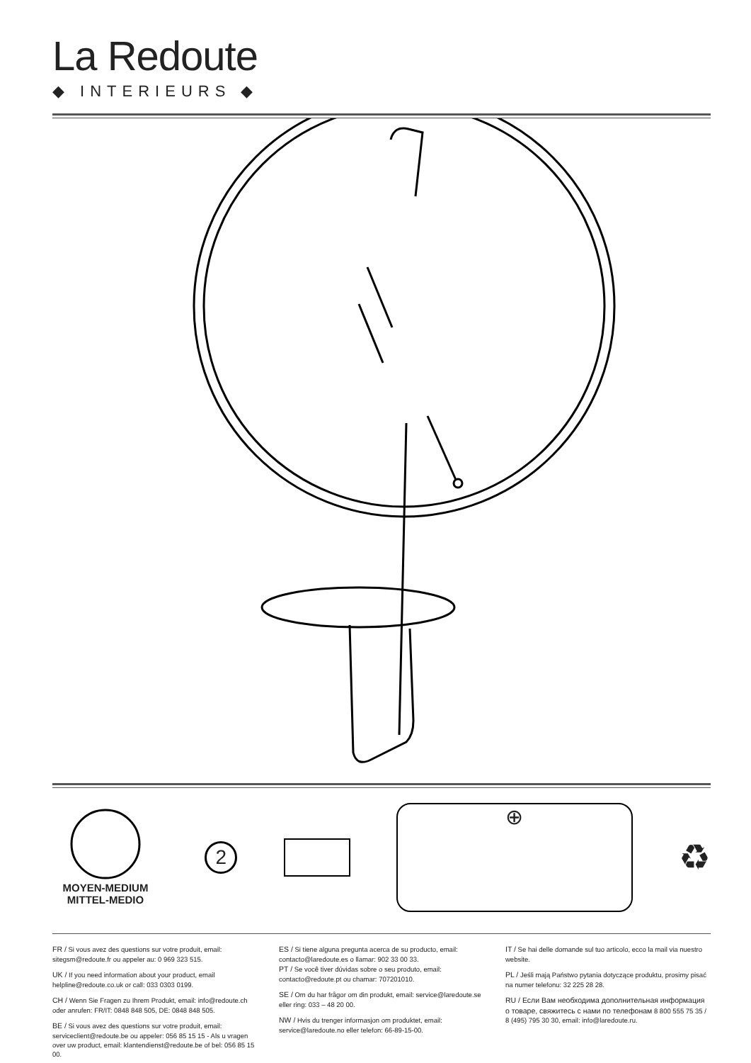La Redoute
◆ INTERIEURS ◆
MOYEN-MEDIUM
MITTEL-MEDIO
2
⊕
♻
FR / Si vous avez des questions sur votre produit, email: sitegsm@redoute.fr ou appeler au: 0 969 323 515.
UK / If you need information about your product, email helpline@redoute.co.uk or call: 033 0303 0199.
CH / Wenn Sie Fragen zu Ihrem Produkt, email: info@redoute.ch oder anrufen: FR/IT: 0848 848 505, DE: 0848 848 505.
BE / Si vous avez des questions sur votre produit, email: serviceclient@redoute.be ou appeler: 056 85 15 15 - Als u vragen over uw product, email: klantendienst@redoute.be of bel: 056 85 15 00.
ES / Si tiene alguna pregunta acerca de su producto, email: contacto@laredoute.es o llamar: 902 33 00 33.
PT / Se você tiver dúvidas sobre o seu produto, email: contacto@redoute.pt ou chamar: 707201010.
SE / Om du har frågor om din produkt, email: service@laredoute.se eller ring: 033 – 48 20 00.
NW / Hvis du trenger informasjon om produktet, email: service@laredoute.no eller telefon: 66-89-15-00.
IT / Se hai delle domande sul tuo articolo, ecco la mail via nuestro website.
PL / Jeśli mają Państwo pytania dotyczące produktu, prosimy pisać na numer telefonu: 32 225 28 28.
RU / Если Вам необходима дополнительная информация о товаре, свяжитесь с нами по телефонам 8 800 555 75 35 / 8 (495) 795 30 30, email: info@laredoute.ru.